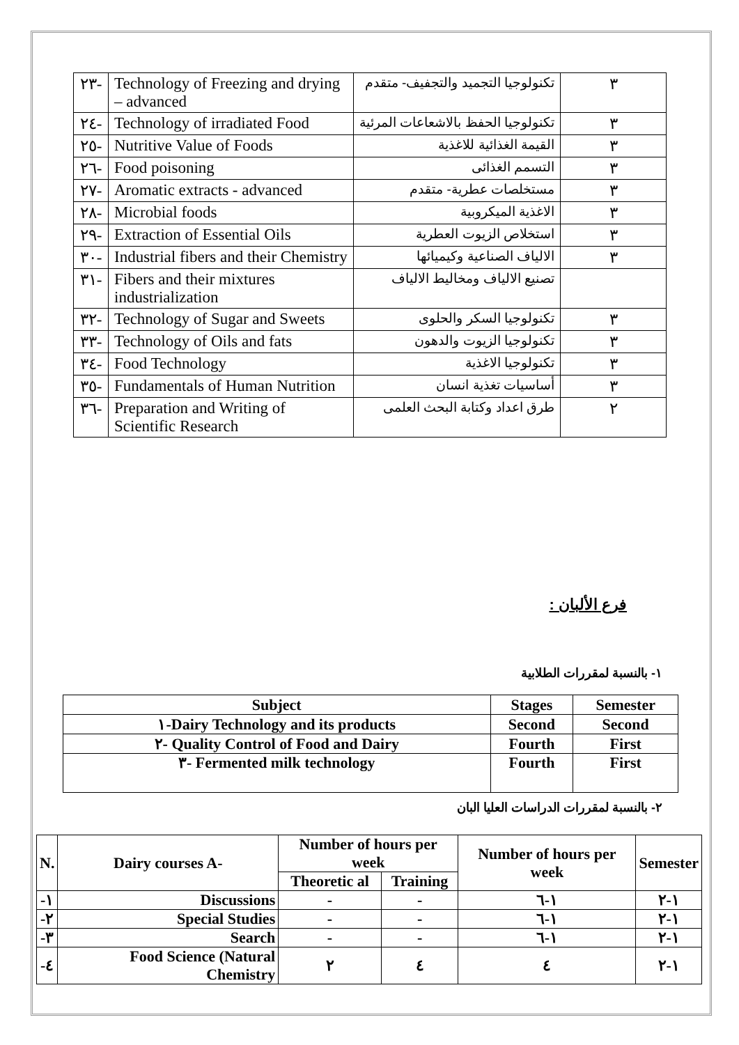| ٢٣- | Technology of Freezing and drying – advanced | تكنولوجيا التجميد والتجفيف- متقدم | ٣ |
| ٢٤- | Technology of irradiated Food | تكنولوجيا الحفظ بالاشعاعات المرئية | ٣ |
| ٢٥- | Nutritive Value of Foods | القيمة الغذائية للاغذية | ٣ |
| ٢٦- | Food poisoning | التسمم الغذائى | ٣ |
| ٢٧- | Aromatic extracts - advanced | مستخلصات عطرية- متقدم | ٣ |
| ٢٨- | Microbial foods | الاغذية الميكروبية | ٣ |
| ٢٩- | Extraction of Essential Oils | استخلاص الزيوت العطرية | ٣ |
| ٣٠- | Industrial fibers and their Chemistry | الالياف الصناعية وكيميائها | ٣ |
| ٣١- | Fibers and their mixtures industrialization | تصنيع الالياف ومخاليط الالياف | |
| ٣٢- | Technology of Sugar and Sweets | تكنولوجيا السكر والحلوى | ٣ |
| ٣٣- | Technology of Oils and fats | تكنولوجيا الزيوت والدهون | ٣ |
| ٣٤- | Food Technology | تكنولوجيا الاغذية | ٣ |
| ٣٥- | Fundamentals of Human Nutrition | أساسيات تغذية انسان | ٣ |
| ٣٦- | Preparation and Writing of Scientific Research | طرق اعداد وكتابة البحث العلمى | ٢ |
فرع الألبان :
١- بالنسبة لمقررات الطلابية
| Subject | Stages | Semester |
| --- | --- | --- |
| ١-Dairy Technology and its products | Second | Second |
| ٢- Quality Control of Food and Dairy | Fourth | First |
| ٣- Fermented milk technology | Fourth | First |
٢- بالنسبة لمقررات الدراسات العليا البان
| N. | Dairy courses A- | Number of hours per week | | Number of hours per week | Semester |
| --- | --- | --- | --- | --- | --- |
| | | Theoretic al | Training | | |
| -١ | Discussions | - | - | ١-٦ | ١-٢ |
| -٢ | Special Studies | - | - | ١-٦ | ١-٢ |
| -٣ | Search | - | - | ١-٦ | ١-٢ |
| -٤ | Food Science (Natural Chemistry | ٢ | ٤ | ٤ | ١-٢ |